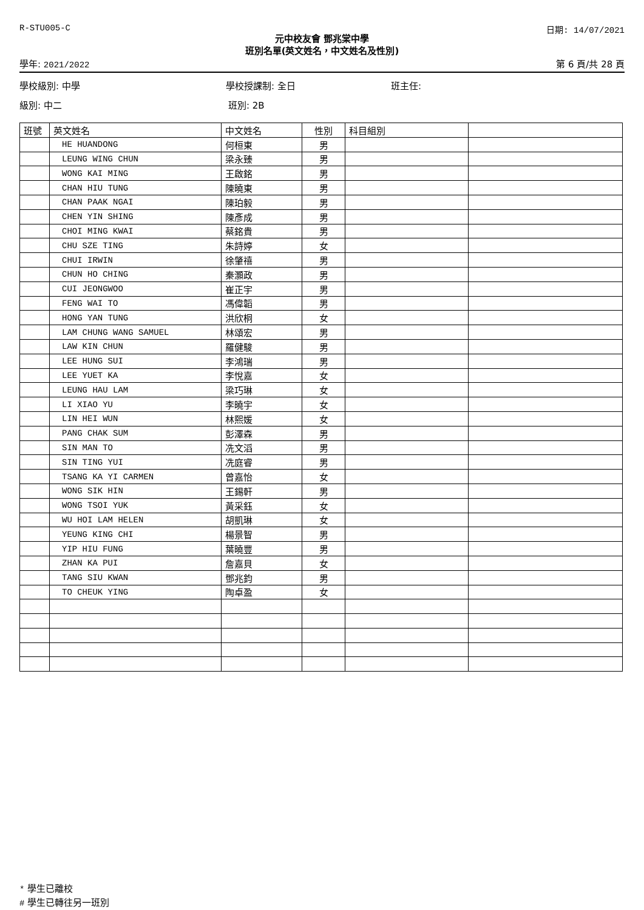R-STU005-C 日期: 14/07/2021
元中校友會 鄧兆棠中學
班別名單(英文姓名，中文姓名及性別)
學年: 2021/2022 第 6 頁/共 28 頁
學校級別: 中學 學校授課制: 全日 班主任:
級別: 中二 班別: 2B
| 班號 | 英文姓名 | 中文姓名 | 性別 | 科目組別 | |
| --- | --- | --- | --- | --- | --- |
| | HE HUANDONG | 何桓東 | 男 | | |
| | LEUNG WING CHUN | 梁永臻 | 男 | | |
| | WONG KAI MING | 王啟銘 | 男 | | |
| | CHAN HIU TUNG | 陳曉東 | 男 | | |
| | CHAN PAAK NGAI | 陳珀毅 | 男 | | |
| | CHEN YIN SHING | 陳彥成 | 男 | | |
| | CHOI MING KWAI | 蔡銘貴 | 男 | | |
| | CHU SZE TING | 朱詩婷 | 女 | | |
| | CHUI IRWIN | 徐肇禧 | 男 | | |
| | CHUN HO CHING | 秦灝政 | 男 | | |
| | CUI JEONGWOO | 崔正宇 | 男 | | |
| | FENG WAI TO | 馮偉韜 | 男 | | |
| | HONG YAN TUNG | 洪欣桐 | 女 | | |
| | LAM CHUNG WANG SAMUEL | 林頌宏 | 男 | | |
| | LAW KIN CHUN | 羅健駿 | 男 | | |
| | LEE HUNG SUI | 李鴻瑞 | 男 | | |
| | LEE YUET KA | 李悅嘉 | 女 | | |
| | LEUNG HAU LAM | 梁巧琳 | 女 | | |
| | LI XIAO YU | 李曉宇 | 女 | | |
| | LIN HEI WUN | 林熙媛 | 女 | | |
| | PANG CHAK SUM | 彭澤森 | 男 | | |
| | SIN MAN TO | 冼文滔 | 男 | | |
| | SIN TING YUI | 冼庭睿 | 男 | | |
| | TSANG KA YI CARMEN | 曾嘉怡 | 女 | | |
| | WONG SIK HIN | 王錫軒 | 男 | | |
| | WONG TSOI YUK | 黃采鈺 | 女 | | |
| | WU HOI LAM HELEN | 胡凱琳 | 女 | | |
| | YEUNG KING CHI | 楊景智 | 男 | | |
| | YIP HIU FUNG | 葉曉豐 | 男 | | |
| | ZHAN KA PUI | 詹嘉貝 | 女 | | |
| | TANG SIU KWAN | 鄧兆鈞 | 男 | | |
| | TO CHEUK YING | 陶卓盈 | 女 | | |
* 學生已離校
# 學生已轉往另一班別